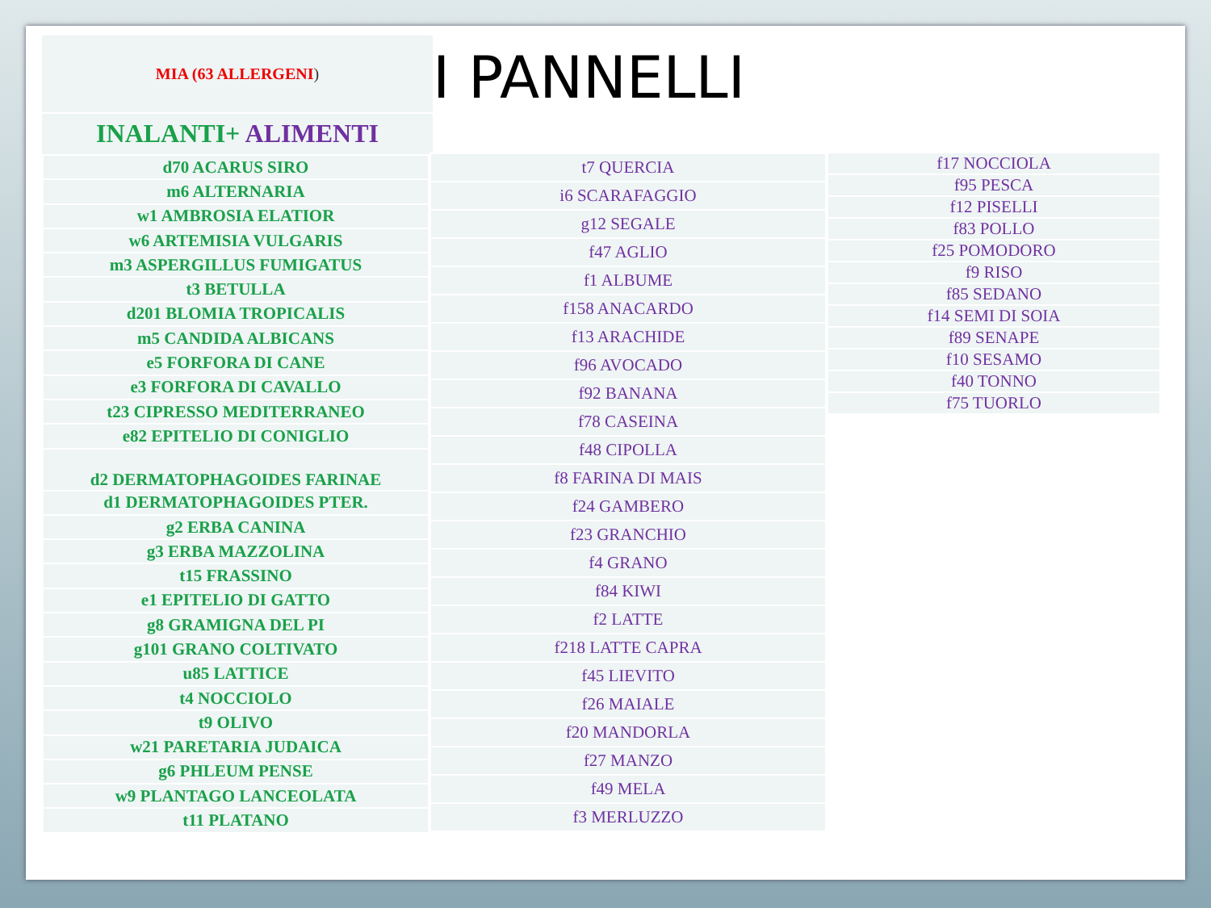MIA (63 ALLERGENI)
INALANTI+ ALIMENTI
I PANNELLI
| d70 ACARUS SIRO |
| m6 ALTERNARIA |
| w1 AMBROSIA ELATIOR |
| w6 ARTEMISIA VULGARIS |
| m3 ASPERGILLUS FUMIGATUS |
| t3 BETULLA |
| d201 BLOMIA TROPICALIS |
| m5 CANDIDA ALBICANS |
| e5 FORFORA DI CANE |
| e3 FORFORA DI CAVALLO |
| t23 CIPRESSO MEDITERRANEO |
| e82 EPITELIO DI CONIGLIO |
| d2 DERMATOPHAGOIDES FARINAE |
| d1 DERMATOPHAGOIDES PTER. |
| g2 ERBA CANINA |
| g3 ERBA MAZZOLINA |
| t15 FRASSINO |
| e1 EPITELIO DI GATTO |
| g8 GRAMIGNA DEL PI |
| g101 GRANO COLTIVATO |
| u85 LATTICE |
| t4 NOCCIOLO |
| t9 OLIVO |
| w21 PARETARIA JUDAICA |
| g6 PHLEUM PENSE |
| w9 PLANTAGO LANCEOLATA |
| t11 PLATANO |
| t7 QUERCIA |
| i6 SCARAFAGGIO |
| g12 SEGALE |
| f47 AGLIO |
| f1 ALBUME |
| f158 ANACARDO |
| f13 ARACHIDE |
| f96 AVOCADO |
| f92 BANANA |
| f78 CASEINA |
| f48 CIPOLLA |
| f8 FARINA DI MAIS |
| f24 GAMBERO |
| f23 GRANCHIO |
| f4 GRANO |
| f84 KIWI |
| f2 LATTE |
| f218 LATTE CAPRA |
| f45 LIEVITO |
| f26 MAIALE |
| f20 MANDORLA |
| f27 MANZO |
| f49 MELA |
| f3 MERLUZZO |
| f17 NOCCIOLA |
| f95 PESCA |
| f12 PISELLI |
| f83 POLLO |
| f25 POMODORO |
| f9 RISO |
| f85 SEDANO |
| f14 SEMI DI SOIA |
| f89 SENAPE |
| f10 SESAMO |
| f40 TONNO |
| f75 TUORLO |